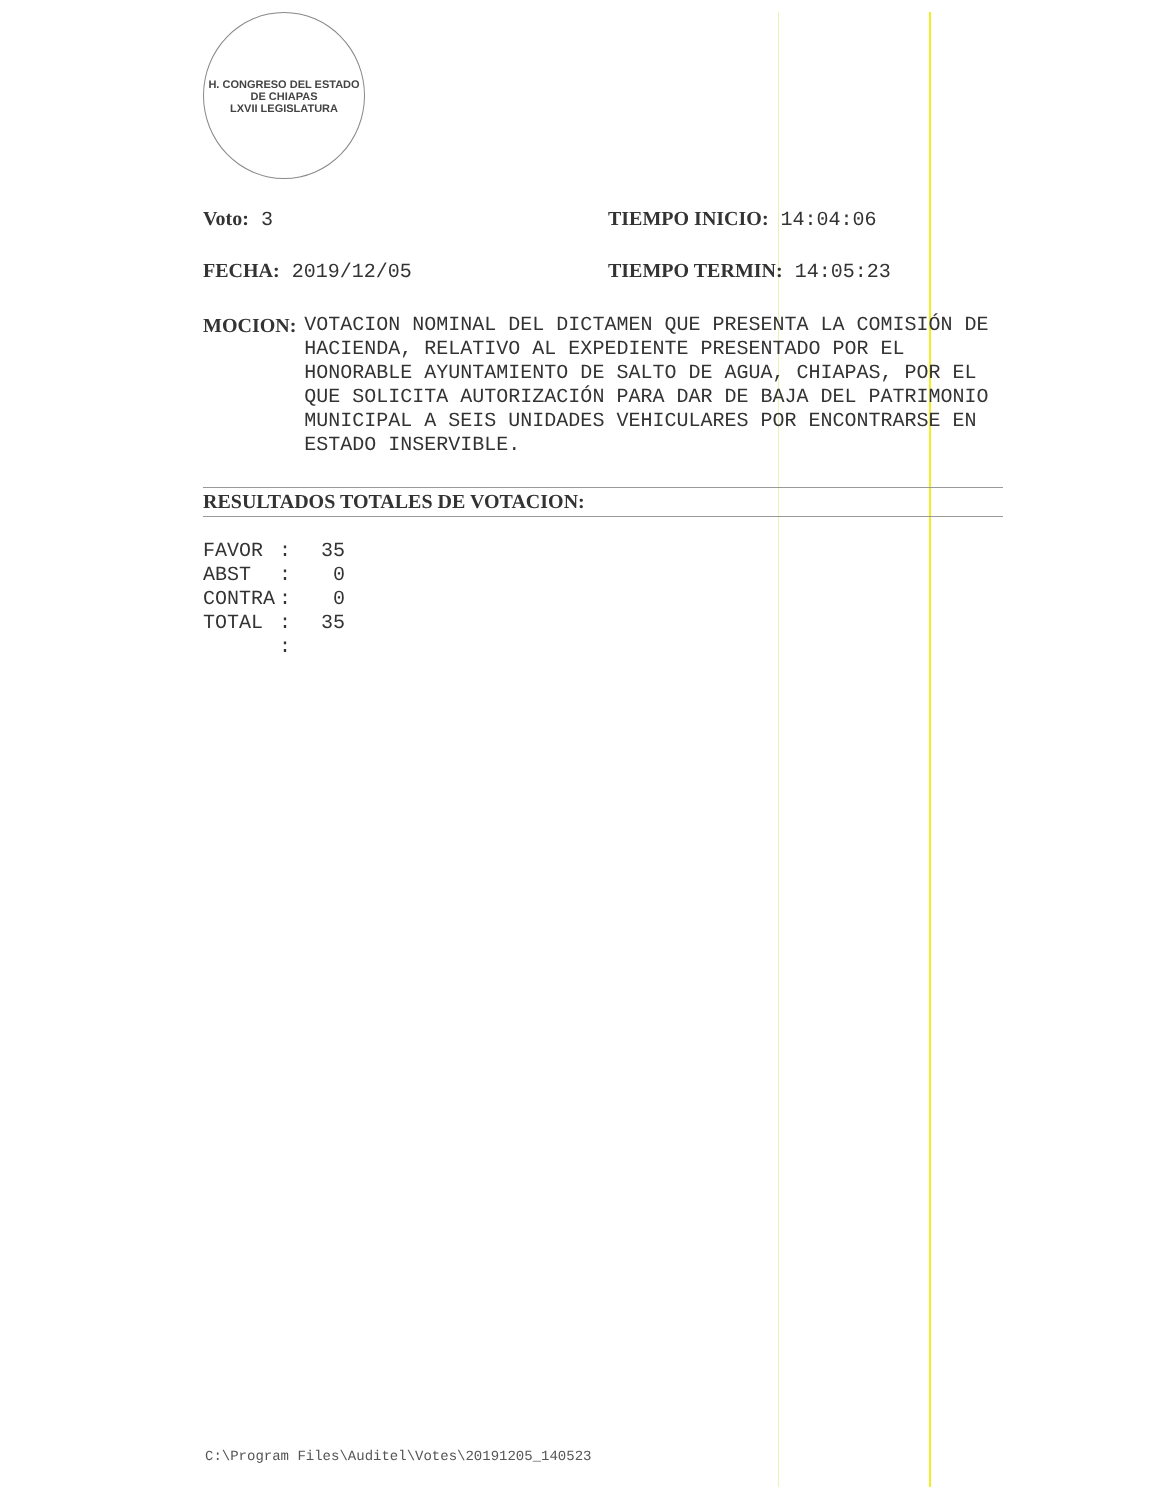H. CONGRESO DEL ESTADO DE CHIAPAS
LXVII LEGISLATURA
Voto: 3 TIEMPO INICIO: 14:04:06
FECHA: 2019/12/05 TIEMPO TERMIN: 14:05:23
MOCION: VOTACION NOMINAL DEL DICTAMEN QUE PRESENTA LA COMISIÓN DE HACIENDA, RELATIVO AL EXPEDIENTE PRESENTADO POR EL HONORABLE AYUNTAMIENTO DE SALTO DE AGUA, CHIAPAS, POR EL QUE SOLICITA AUTORIZACIÓN PARA DAR DE BAJA DEL PATRIMONIO MUNICIPAL A SEIS UNIDADES VEHICULARES POR ENCONTRARSE EN ESTADO INSERVIBLE.
RESULTADOS TOTALES DE VOTACION:
| FAVOR | : | 35 |
| ABST | : | 0 |
| CONTRA | : | 0 |
| TOTAL | : | 35 |
| | : | |
C:\Program Files\Auditel\Votes\20191205_140523